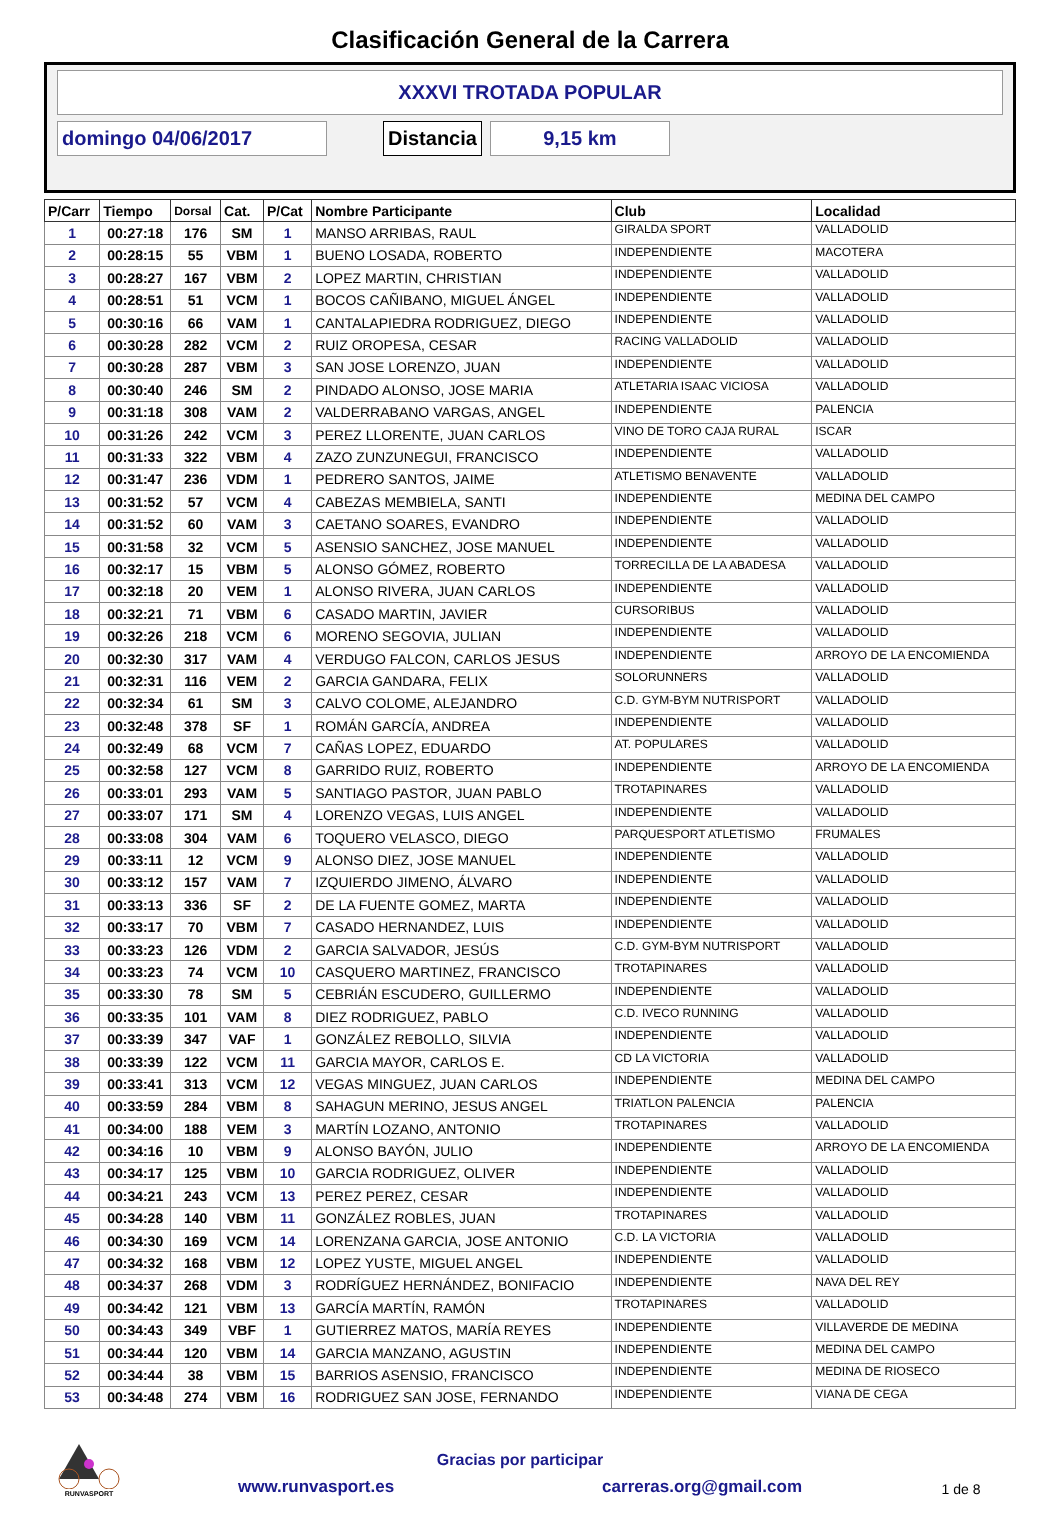Clasificación General de la Carrera
XXXVI TROTADA POPULAR
domingo 04/06/2017 Distancia 9,15 km
| P/Carr | Tiempo | Dorsal | Cat. | P/Cat | Nombre Participante | Club | Localidad |
| --- | --- | --- | --- | --- | --- | --- | --- |
| 1 | 00:27:18 | 176 | SM | 1 | MANSO ARRIBAS, RAUL | GIRALDA SPORT | VALLADOLID |
| 2 | 00:28:15 | 55 | VBM | 1 | BUENO LOSADA, ROBERTO | INDEPENDIENTE | MACOTERA |
| 3 | 00:28:27 | 167 | VBM | 2 | LOPEZ MARTIN, CHRISTIAN | INDEPENDIENTE | VALLADOLID |
| 4 | 00:28:51 | 51 | VCM | 1 | BOCOS CAÑIBANO, MIGUEL ÁNGEL | INDEPENDIENTE | VALLADOLID |
| 5 | 00:30:16 | 66 | VAM | 1 | CANTALAPIEDRA RODRIGUEZ, DIEGO | INDEPENDIENTE | VALLADOLID |
| 6 | 00:30:28 | 282 | VCM | 2 | RUIZ OROPESA, CESAR | RACING VALLADOLID | VALLADOLID |
| 7 | 00:30:28 | 287 | VBM | 3 | SAN JOSE LORENZO, JUAN | INDEPENDIENTE | VALLADOLID |
| 8 | 00:30:40 | 246 | SM | 2 | PINDADO ALONSO, JOSE MARIA | ATLETARIA ISAAC VICIOSA | VALLADOLID |
| 9 | 00:31:18 | 308 | VAM | 2 | VALDERRABANO VARGAS, ANGEL | INDEPENDIENTE | PALENCIA |
| 10 | 00:31:26 | 242 | VCM | 3 | PEREZ LLORENTE, JUAN CARLOS | VINO DE TORO CAJA RURAL | ISCAR |
| 11 | 00:31:33 | 322 | VBM | 4 | ZAZO ZUNZUNEGUI, FRANCISCO | INDEPENDIENTE | VALLADOLID |
| 12 | 00:31:47 | 236 | VDM | 1 | PEDRERO SANTOS, JAIME | ATLETISMO BENAVENTE | VALLADOLID |
| 13 | 00:31:52 | 57 | VCM | 4 | CABEZAS MEMBIELA, SANTI | INDEPENDIENTE | MEDINA DEL CAMPO |
| 14 | 00:31:52 | 60 | VAM | 3 | CAETANO SOARES, EVANDRO | INDEPENDIENTE | VALLADOLID |
| 15 | 00:31:58 | 32 | VCM | 5 | ASENSIO SANCHEZ, JOSE MANUEL | INDEPENDIENTE | VALLADOLID |
| 16 | 00:32:17 | 15 | VBM | 5 | ALONSO GÓMEZ, ROBERTO | TORRECILLA DE LA ABADESA | VALLADOLID |
| 17 | 00:32:18 | 20 | VEM | 1 | ALONSO RIVERA, JUAN CARLOS | INDEPENDIENTE | VALLADOLID |
| 18 | 00:32:21 | 71 | VBM | 6 | CASADO MARTIN, JAVIER | CURSORIBUS | VALLADOLID |
| 19 | 00:32:26 | 218 | VCM | 6 | MORENO SEGOVIA, JULIAN | INDEPENDIENTE | VALLADOLID |
| 20 | 00:32:30 | 317 | VAM | 4 | VERDUGO FALCON, CARLOS JESUS | INDEPENDIENTE | ARROYO DE LA ENCOMIENDA |
| 21 | 00:32:31 | 116 | VEM | 2 | GARCIA GANDARA, FELIX | SOLORUNNERS | VALLADOLID |
| 22 | 00:32:34 | 61 | SM | 3 | CALVO COLOME, ALEJANDRO | C.D. GYM-BYM NUTRISPORT | VALLADOLID |
| 23 | 00:32:48 | 378 | SF | 1 | ROMÁN GARCÍA, ANDREA | INDEPENDIENTE | VALLADOLID |
| 24 | 00:32:49 | 68 | VCM | 7 | CAÑAS LOPEZ, EDUARDO | AT. POPULARES | VALLADOLID |
| 25 | 00:32:58 | 127 | VCM | 8 | GARRIDO RUIZ, ROBERTO | INDEPENDIENTE | ARROYO DE LA ENCOMIENDA |
| 26 | 00:33:01 | 293 | VAM | 5 | SANTIAGO PASTOR, JUAN PABLO | TROTAPINARES | VALLADOLID |
| 27 | 00:33:07 | 171 | SM | 4 | LORENZO VEGAS, LUIS ANGEL | INDEPENDIENTE | VALLADOLID |
| 28 | 00:33:08 | 304 | VAM | 6 | TOQUERO VELASCO, DIEGO | PARQUESPORT ATLETISMO | FRUMALES |
| 29 | 00:33:11 | 12 | VCM | 9 | ALONSO DIEZ, JOSE MANUEL | INDEPENDIENTE | VALLADOLID |
| 30 | 00:33:12 | 157 | VAM | 7 | IZQUIERDO JIMENO, ÁLVARO | INDEPENDIENTE | VALLADOLID |
| 31 | 00:33:13 | 336 | SF | 2 | DE LA FUENTE GOMEZ, MARTA | INDEPENDIENTE | VALLADOLID |
| 32 | 00:33:17 | 70 | VBM | 7 | CASADO HERNANDEZ, LUIS | INDEPENDIENTE | VALLADOLID |
| 33 | 00:33:23 | 126 | VDM | 2 | GARCIA SALVADOR, JESÚS | C.D. GYM-BYM NUTRISPORT | VALLADOLID |
| 34 | 00:33:23 | 74 | VCM | 10 | CASQUERO MARTINEZ, FRANCISCO | TROTAPINARES | VALLADOLID |
| 35 | 00:33:30 | 78 | SM | 5 | CEBRIÁN ESCUDERO, GUILLERMO | INDEPENDIENTE | VALLADOLID |
| 36 | 00:33:35 | 101 | VAM | 8 | DIEZ RODRIGUEZ, PABLO | C.D. IVECO RUNNING | VALLADOLID |
| 37 | 00:33:39 | 347 | VAF | 1 | GONZÁLEZ REBOLLO, SILVIA | INDEPENDIENTE | VALLADOLID |
| 38 | 00:33:39 | 122 | VCM | 11 | GARCIA MAYOR, CARLOS E. | CD LA VICTORIA | VALLADOLID |
| 39 | 00:33:41 | 313 | VCM | 12 | VEGAS MINGUEZ, JUAN CARLOS | INDEPENDIENTE | MEDINA DEL CAMPO |
| 40 | 00:33:59 | 284 | VBM | 8 | SAHAGUN MERINO, JESUS ANGEL | TRIATLON PALENCIA | PALENCIA |
| 41 | 00:34:00 | 188 | VEM | 3 | MARTÍN LOZANO, ANTONIO | TROTAPINARES | VALLADOLID |
| 42 | 00:34:16 | 10 | VBM | 9 | ALONSO BAYÓN, JULIO | INDEPENDIENTE | ARROYO DE LA ENCOMIENDA |
| 43 | 00:34:17 | 125 | VBM | 10 | GARCIA RODRIGUEZ, OLIVER | INDEPENDIENTE | VALLADOLID |
| 44 | 00:34:21 | 243 | VCM | 13 | PEREZ PEREZ, CESAR | INDEPENDIENTE | VALLADOLID |
| 45 | 00:34:28 | 140 | VBM | 11 | GONZÁLEZ ROBLES, JUAN | TROTAPINARES | VALLADOLID |
| 46 | 00:34:30 | 169 | VCM | 14 | LORENZANA GARCIA, JOSE ANTONIO | C.D. LA VICTORIA | VALLADOLID |
| 47 | 00:34:32 | 168 | VBM | 12 | LOPEZ YUSTE, MIGUEL ANGEL | INDEPENDIENTE | VALLADOLID |
| 48 | 00:34:37 | 268 | VDM | 3 | RODRÍGUEZ HERNÁNDEZ, BONIFACIO | INDEPENDIENTE | NAVA DEL REY |
| 49 | 00:34:42 | 121 | VBM | 13 | GARCÍA MARTÍN, RAMÓN | TROTAPINARES | VALLADOLID |
| 50 | 00:34:43 | 349 | VBF | 1 | GUTIERREZ MATOS, MARÍA REYES | INDEPENDIENTE | VILLAVERDE DE MEDINA |
| 51 | 00:34:44 | 120 | VBM | 14 | GARCIA MANZANO, AGUSTIN | INDEPENDIENTE | MEDINA DEL CAMPO |
| 52 | 00:34:44 | 38 | VBM | 15 | BARRIOS ASENSIO, FRANCISCO | INDEPENDIENTE | MEDINA DE RIOSECO |
| 53 | 00:34:48 | 274 | VBM | 16 | RODRIGUEZ SAN JOSE, FERNANDO | INDEPENDIENTE | VIANA DE CEGA |
RUNVASPORT
Gracias por participar
www.runvasport.es carreras.org@gmail.com
1 de 8